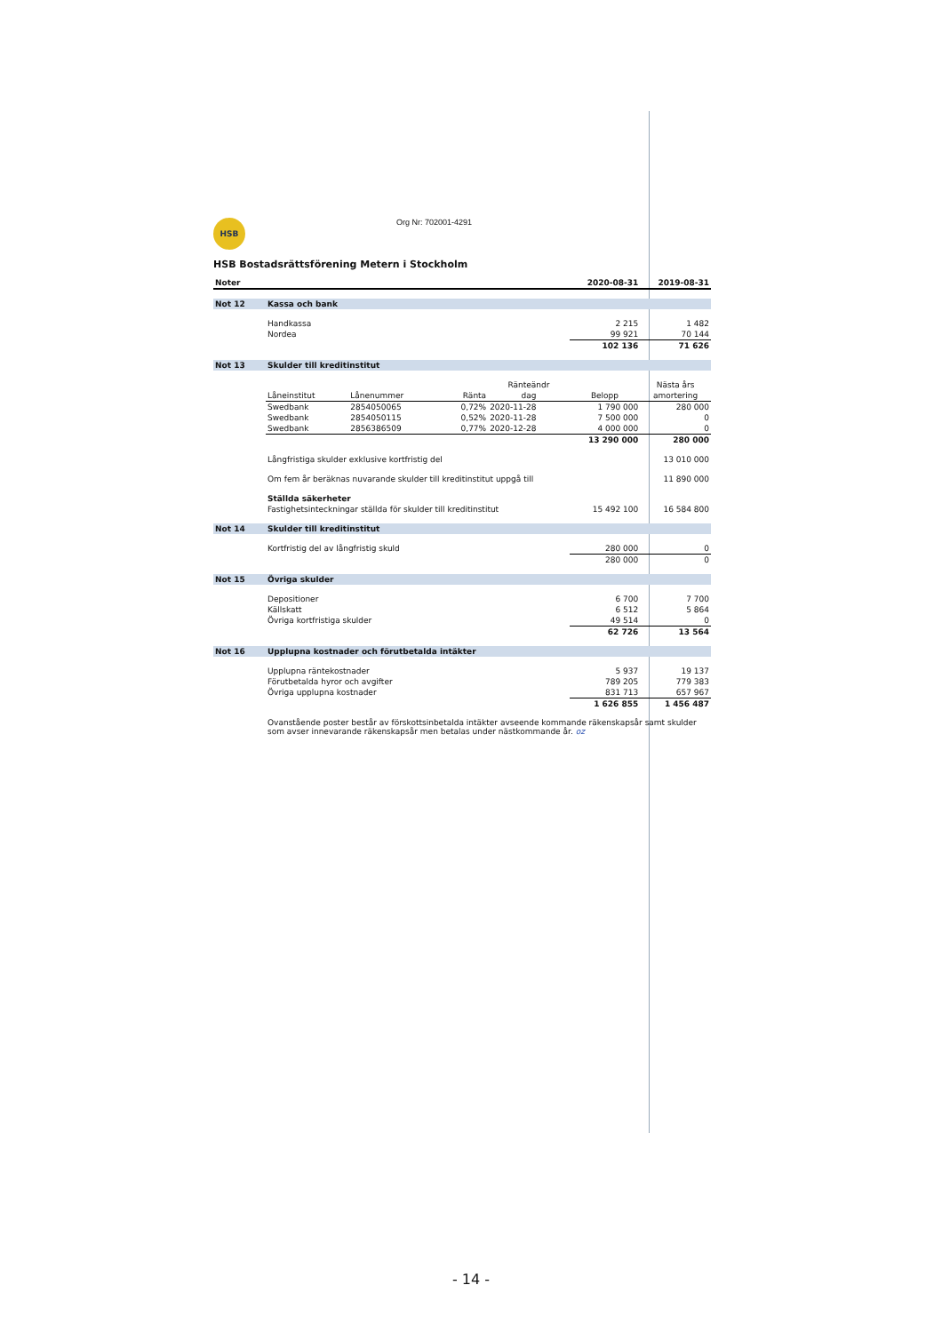HSB Org Nr: 702001-4291
HSB Bostadsrättsförening Metern i Stockholm
| Noter | | | | | 2020-08-31 | 2019-08-31 |
| Not 12 | Kassa och bank | | | | | |
| | Handkassa | | | | 2 215 | 1 482 |
| | Nordea | | | | 99 921 | 70 144 |
| | | | | | 102 136 | 71 626 |
| Not 13 | Skulder till kreditinstitut | | | | | |
| | | | | Ränteändr | | Nästa års |
| | Låneinstitut | Lånenummer | Ränta | dag | Belopp | amortering |
| | Swedbank | 2854050065 | 0,72% | 2020-11-28 | 1 790 000 | 280 000 |
| | Swedbank | 2854050115 | 0,52% | 2020-11-28 | 7 500 000 | 0 |
| | Swedbank | 2856386509 | 0,77% | 2020-12-28 | 4 000 000 | 0 |
| | | | | | 13 290 000 | 280 000 |
| | Långfristiga skulder exklusive kortfristig del | | | | | 13 010 000 |
| | Om fem år beräknas nuvarande skulder till kreditinstitut uppgå till | | | | | 11 890 000 |
| | Ställda säkerheter | | | | | |
| | Fastighetsinteckningar ställda för skulder till kreditinstitut | | | | 15 492 100 | 16 584 800 |
| Not 14 | Skulder till kreditinstitut | | | | | |
| | Kortfristig del av långfristig skuld | | | | 280 000 | 0 |
| | | | | | 280 000 | 0 |
| Not 15 | Övriga skulder | | | | | |
| | Depositioner | | | | 6 700 | 7 700 |
| | Källskatt | | | | 6 512 | 5 864 |
| | Övriga kortfristiga skulder | | | | 49 514 | 0 |
| | | | | | 62 726 | 13 564 |
| Not 16 | Upplupna kostnader och förutbetalda intäkter | | | | | |
| | Upplupna räntekostnader | | | | 5 937 | 19 137 |
| | Förutbetalda hyror och avgifter | | | | 789 205 | 779 383 |
| | Övriga upplupna kostnader | | | | 831 713 | 657 967 |
| | | | | | 1 626 855 | 1 456 487 |
| | Ovanstående poster består av förskottsinbetalda intäkter avseende kommande räkenskapsår samt skulder som avser innevarande räkenskapsår men betalas under nästkommande år. oz | | | | | |
- 14 -